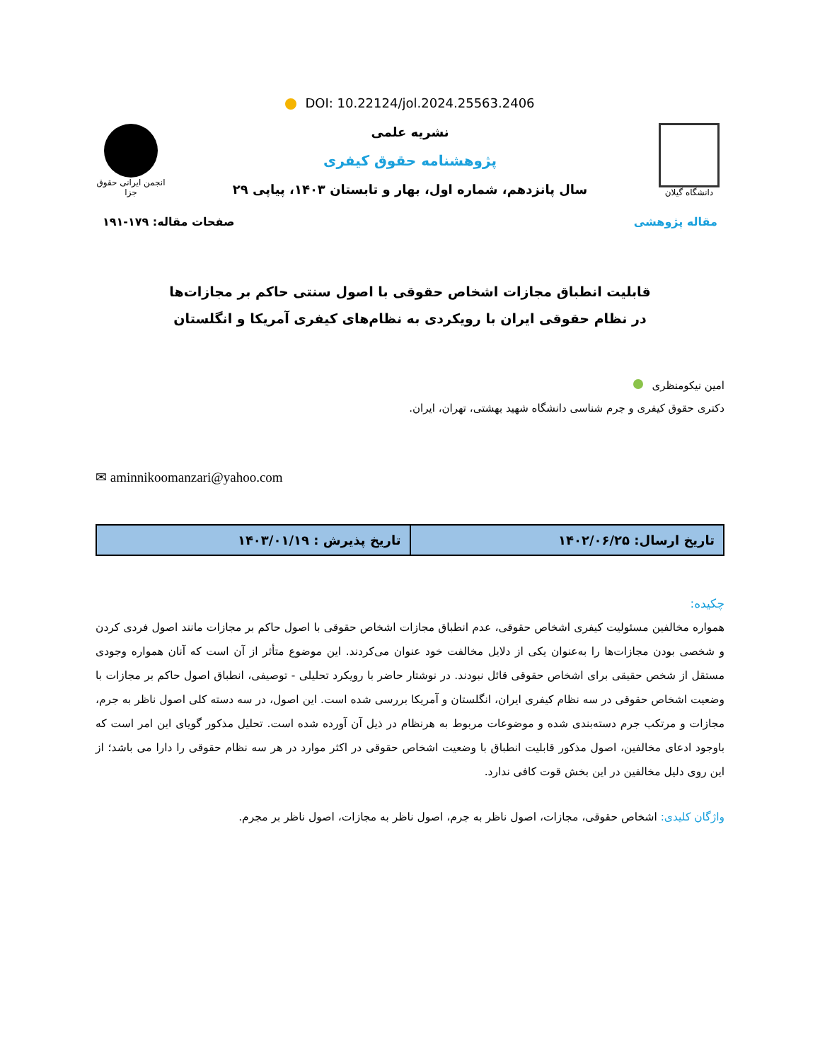DOI: 10.22124/jol.2024.25563.2406
دانشگاه گیلان
نشریه علمی
پژوهشنامه حقوق کیفری
سال پانزدهم، شماره اول، بهار و تابستان ۱۴۰۳، پیاپی ۲۹
انجمن ایرانی حقوق جزا
مقاله پژوهشی صفحات مقاله: ۱۷۹-۱۹۱
قابلیت انطباق مجازات اشخاص حقوقی با اصول سنتی حاکم بر مجازات‌ها
در نظام حقوقی ایران با رویکردی به نظام‌های کیفری آمریکا و انگلستان
امین نیکومنظری
دکتری حقوق کیفری و جرم شناسی دانشگاه شهید بهشتی، تهران، ایران.
✉ aminnikoomanzari@yahoo.com
| تاریخ ارسال: ۱۴۰۲/۰۶/۲۵ | تاریخ پذیرش : ۱۴۰۳/۰۱/۱۹ |
چکیده:
همواره مخالفین مسئولیت کیفری اشخاص حقوقی، عدم انطباق مجازات اشخاص حقوقی با اصول حاکم بر مجازات مانند اصول فردی کردن و شخصی بودن مجازات‌ها را به‌عنوان یکی از دلایل مخالفت خود عنوان می‌کردند. این موضوع متأثر از آن است که آنان همواره وجودی مستقل از شخص حقیقی برای اشخاص حقوقی قائل نبودند. در نوشتار حاضر با رویکرد تحلیلی - توصیفی، انطباق اصول حاکم بر مجازات با وضعیت اشخاص حقوقی در سه نظام کیفری ایران، انگلستان و آمریکا بررسی شده است. این اصول، در سه دسته کلی اصول ناظر به جرم، مجازات و مرتکب جرم دسته‌بندی شده و موضوعات مربوط به هرنظام در ذیل آن آورده شده است. تحلیل مذکور گویای این امر است که باوجود ادعای مخالفین، اصول مذکور قابلیت انطباق با وضعیت اشخاص حقوقی در اکثر موارد در هر سه نظام حقوقی را دارا می باشد؛ از این روی دلیل مخالفین در این بخش قوت کافی ندارد.
واژگان کلیدی: اشخاص حقوقی، مجازات، اصول ناظر به جرم، اصول ناظر به مجازات، اصول ناظر بر مجرم.